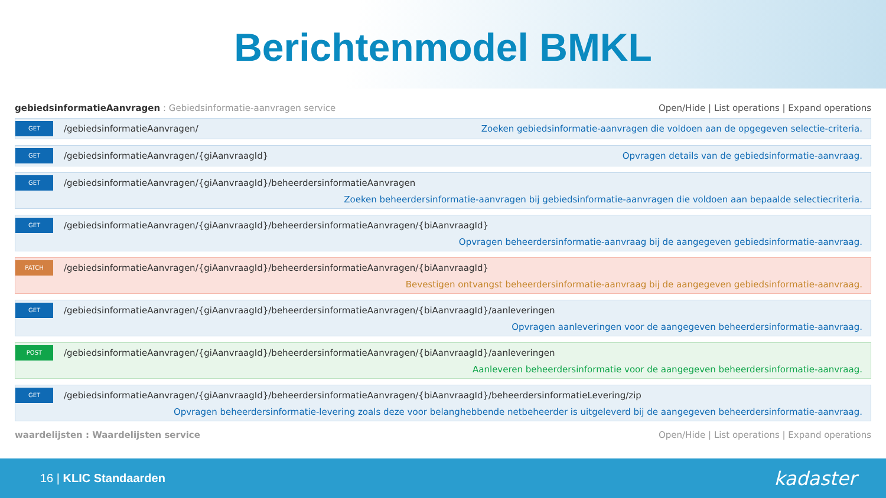Berichtenmodel BMKL
gebiedsinformatieAanvragen : Gebiedsinformatie-aanvragen service Open/Hide | List operations | Expand operations
GET /gebiedsinformatieAanvragen/ Zoeken gebiedsinformatie-aanvragen die voldoen aan de opgegeven selectie-criteria.
GET /gebiedsinformatieAanvragen/{giAanvraagId} Opvragen details van de gebiedsinformatie-aanvraag.
GET /gebiedsinformatieAanvragen/{giAanvraagId}/beheerdersinformatieAanvragen Zoeken beheerdersinformatie-aanvragen bij gebiedsinformatie-aanvragen die voldoen aan bepaalde selectiecriteria.
GET /gebiedsinformatieAanvragen/{giAanvraagId}/beheerdersinformatieAanvragen/{biAanvraagId} Opvragen beheerdersinformatie-aanvraag bij de aangegeven gebiedsinformatie-aanvraag.
PATCH /gebiedsinformatieAanvragen/{giAanvraagId}/beheerdersinformatieAanvragen/{biAanvraagId} Bevestigen ontvangst beheerdersinformatie-aanvraag bij de aangegeven gebiedsinformatie-aanvraag.
GET /gebiedsinformatieAanvragen/{giAanvraagId}/beheerdersinformatieAanvragen/{biAanvraagId}/aanleveringen Opvragen aanleveringen voor de aangegeven beheerdersinformatie-aanvraag.
POST /gebiedsinformatieAanvragen/{giAanvraagId}/beheerdersinformatieAanvragen/{biAanvraagId}/aanleveringen Aanleveren beheerdersinformatie voor de aangegeven beheerdersinformatie-aanvraag.
GET /gebiedsinformatieAanvragen/{giAanvraagId}/beheerdersinformatieAanvragen/{biAanvraagId}/beheerdersinformatieLevering/zip Opvragen beheerdersinformatie-levering zoals deze voor belanghebbende netbeheerder is uitgeleverd bij de aangegeven beheerdersinformatie-aanvraag.
waardelijsten : Waardelijsten service Open/Hide | List operations | Expand operations
16 | KLIC Standaarden kadaster